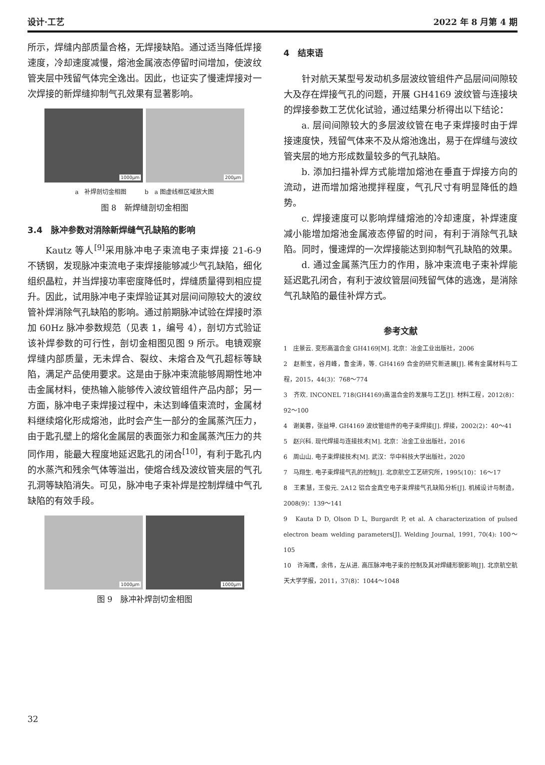设计·工艺 2022 年 8 月第 4 期
所示，焊缝内部质量合格，无焊接缺陷。通过适当降低焊接速度，冷却速度减慢，熔池金属液态停留时间增加，使波纹管夹层中残留气体完全逸出。因此，也证实了慢速焊接对一次焊接的新焊缝抑制气孔效果有显著影响。
1000μm
200μm
a　补焊剖切金相图　　　b　a 图虚线框区域放大图
图 8　新焊缝剖切金相图
3.4　脉冲参数对消除新焊缝气孔缺陷的影响
Kautz 等人<sup>[9]</sup>采用脉冲电子束流电子束焊接 21-6-9 不锈钢，发现脉冲束流电子束焊接能够减少气孔缺陷，细化组织晶粒，并当焊接功率密度降低时，焊缝质量得到相应提升。因此，试用脉冲电子束焊验证其对层间间隙较大的波纹管补焊消除气孔缺陷的影响。通过前期脉冲试验在焊接时添加 60Hz 脉冲参数规范（见表 1，编号 4），剖切方式验证该补焊参数的可行性，剖切金相图见图 9 所示。电镜观察焊缝内部质量，无未焊合、裂纹、未熔合及气孔超标等缺陷，满足产品使用要求。这是由于脉冲束流能够周期性地冲击金属材料，使热输入能够传入波纹管组件产品内部；另一方面，脉冲电子束焊接过程中，未达到峰值束流时，金属材料继续熔化形成熔池，此时会产生一部分的金属蒸汽压力，由于匙孔壁上的熔化金属层的表面张力和金属蒸汽压力的共同作用，能最大程度地延迟匙孔的闭合<sup>[10]</sup>，有利于匙孔内的水蒸汽和残余气体等溢出，使熔合线及波纹管夹层的气孔孔洞等缺陷消失。可见，脉冲电子束补焊是控制焊缝中气孔缺陷的有效手段。
1000μm
1000μm
图 9　脉冲补焊剖切金相图
4　结束语
针对航天某型号发动机多层波纹管组件产品层间间隙较大及存在焊接气孔的问题，开展 GH4169 波纹管与连接块的焊接参数工艺优化试验，通过结果分析得出以下结论：
a. 层间间隙较大的多层波纹管在电子束焊接时由于焊接速度快，残留气体来不及从熔池逸出，易于在焊缝与波纹管夹层的地方形成数量较多的气孔缺陷。
b. 添加扫描补焊方式能增加熔池在垂直于焊接方向的流动，进而增加熔池搅拌程度，气孔尺寸有明显降低的趋势。
c. 焊接速度可以影响焊缝熔池的冷却速度，补焊速度减小能增加熔池金属液态停留的时间，有利于消除气孔缺陷。同时，慢速焊的一次焊接能达到抑制气孔缺陷的效果。
d. 通过金属蒸汽压力的作用，脉冲束流电子束补焊能延迟匙孔闭合，有利于波纹管层间残留气体的逃逸，是消除气孔缺陷的最佳补焊方式。
参考文献
1　庄景云. 变形高温合金 GH4169[M]. 北京：冶金工业出版社，2006
2　赵新宝，谷月峰，鲁金涛，等. GH4169 合金的研究新进展[J]. 稀有金属材料与工程，2015，44(3)：768～774
3　齐欢. INCONEL 718(GH4169)高温合金的发展与工艺[J]. 材料工程，2012(8)：92～100
4　谢美蓉，张益坤. GH4169 波纹管组件的电子束焊接[J]. 焊接，2002(2)：40～41
5　赵兴科. 现代焊接与连接技术[M]. 北京：冶金工业出版社，2016
6　周山山. 电子束焊接技术[M]. 武汉：华中科技大学出版社，2020
7　马翔生. 电子束焊接气孔的控制[J]. 北京航空工艺研究所，1995(10)：16～17
8　王素慧，王俊元. 2A12 铝合金真空电子束焊接气孔缺陷分析[J]. 机械设计与制造，2008(9)：139～141
9　Kauta D D, Olson D L, Burgardt P, et al. A characterization of pulsed electron beam welding parameters[J]. Welding Journal, 1991, 70(4): 100～105
10　许海鹰，余伟，左从进. 高压脉冲电子束的控制及其对焊缝形貌影响[J]. 北京航空航天大学学报，2011，37(8)：1044～1048
32